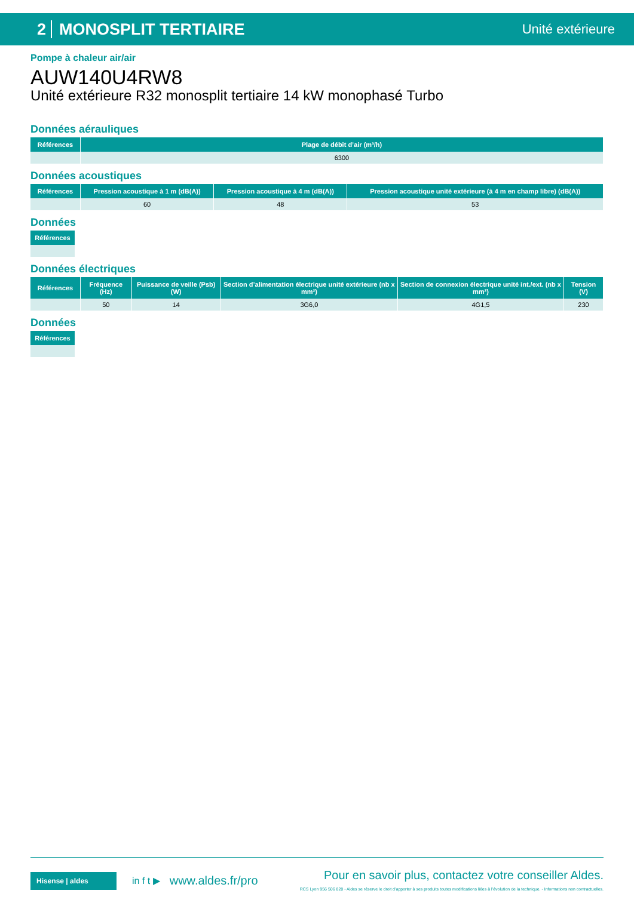2 MONOSPLIT TERTIAIRE
Unité extérieure
Pompe à chaleur air/air
AUW140U4RW8
Unité extérieure R32 monosplit tertiaire 14 kW monophasé Turbo
Données aérauliques
| Références | Plage de débit d’air (m³/h) |
| --- | --- |
| | 6300 |
Données acoustiques
| Références | Pression acoustique à 1 m (dB(A)) | Pression acoustique à 4 m (dB(A)) | Pression acoustique unité extérieure (à 4 m en champ libre) (dB(A)) |
| --- | --- | --- | --- |
| | 60 | 48 | 53 |
Données
| Références |
| --- |
Données électriques
| Références | Fréquence (Hz) | Puissance de veille (Psb) (W) | Section d’alimentation électrique unité extérieure (nb x mm²) | Section de connexion électrique unité int./ext. (nb x mm²) | Tension (V) |
| --- | --- | --- | --- | --- | --- |
| | 50 | 14 | 3G6,0 | 4G1,5 | 230 |
Données
| Références |
| --- |
Hisense | aldes
in f t ▶
www.aldes.fr/pro
Pour en savoir plus, contactez votre conseiller Aldes.
RCS Lyon 956 506 828 - Aldes se réserve le droit d’apporter à ses produits toutes modifications liées à l’évolution de la technique. - Informations non contractuelles.